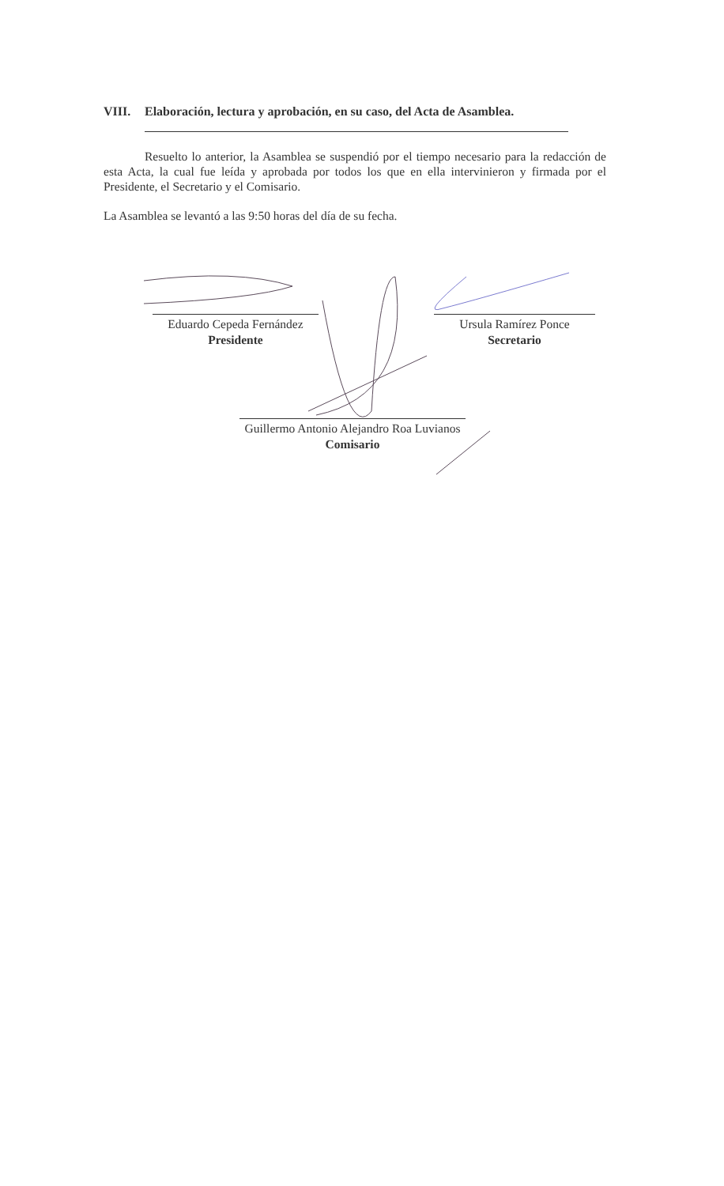VIII. Elaboración, lectura y aprobación, en su caso, del Acta de Asamblea.
Resuelto lo anterior, la Asamblea se suspendió por el tiempo necesario para la redacción de esta Acta, la cual fue leída y aprobada por todos los que en ella intervinieron y firmada por el Presidente, el Secretario y el Comisario.
La Asamblea se levantó a las 9:50 horas del día de su fecha.
Eduardo Cepeda Fernández
Presidente
Ursula Ramírez Ponce
Secretario
Guillermo Antonio Alejandro Roa Luvianos
Comisario